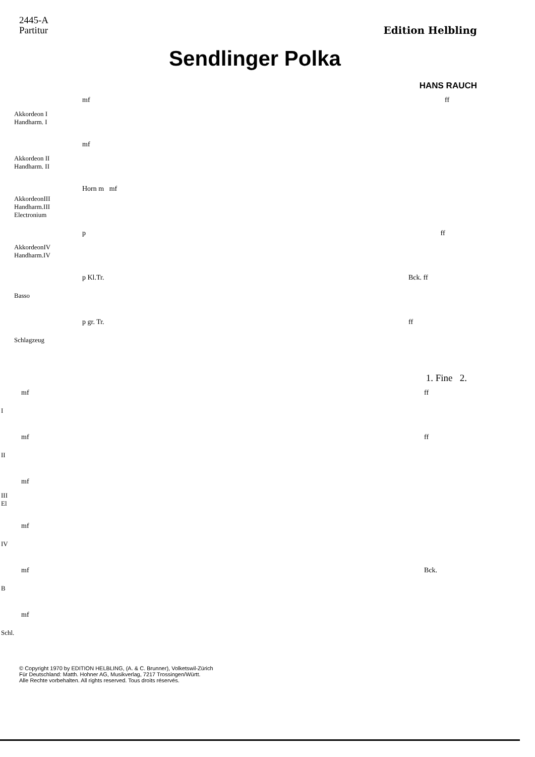2445-A
Partitur
Edition Helbling
Sendlinger Polka
HANS RAUCH
Akkordeon I
Handharm. I
Akkordeon II
Handharm. II
AkkordeonIII
Handharm.III
Electronium
AkkordeonIV
Handharm.IV
Basso
Schlagzeug
mf ff
mf
Horn m mf
p ff
p Kl.Tr. Bck. ff
p gr. Tr. ff
1. Fine 2.
I
II
III
El
IV
B
Schl.
mf ff
mf ff
mf
mf
mf Bck.
mf
© Copyright 1970 by EDITION HELBLING, (A. & C. Brunner), Volketswil-Zürich
Für Deutschland: Matth. Hohner AG, Musikverlag, 7217 Trossingen/Württ.
Alle Rechte vorbehalten. All rights reserved. Tous droits réservés.